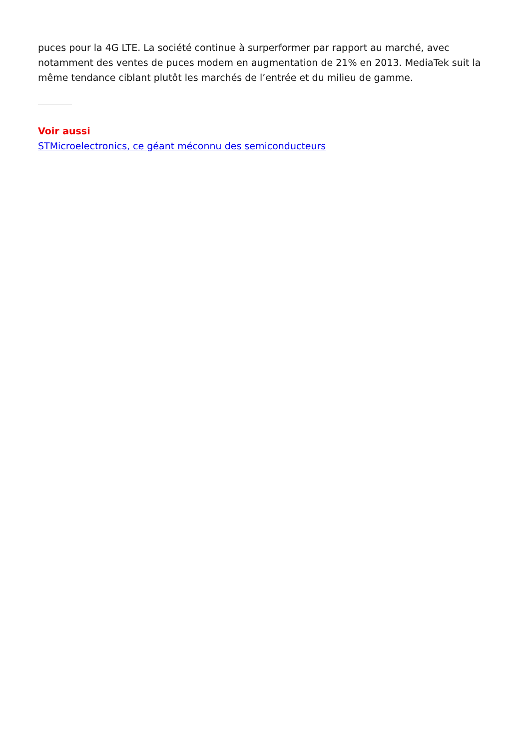puces pour la 4G LTE. La société continue à surperformer par rapport au marché, avec notamment des ventes de puces modem en augmentation de 21% en 2013. MediaTek suit la même tendance ciblant plutôt les marchés de l’entrée et du milieu de gamme.
Voir aussi
STMicroelectronics, ce géant méconnu des semiconducteurs